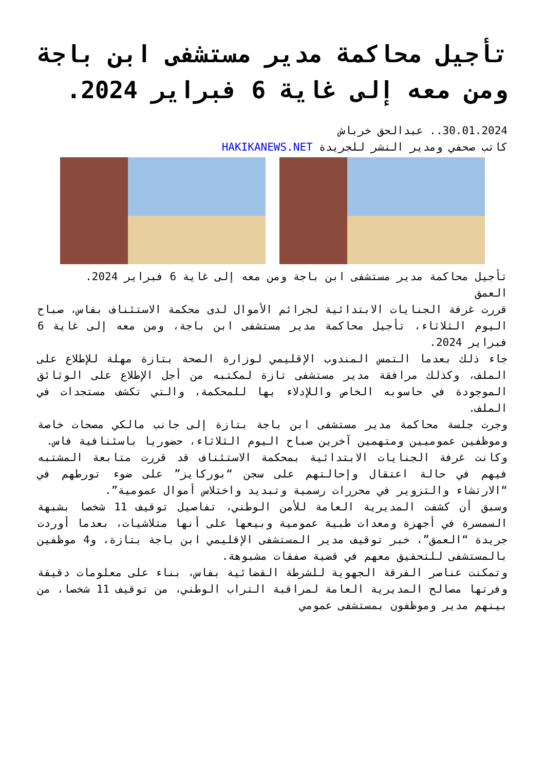تأجيل محاكمة مدير مستشفى ابن باجة ومن معه إلى غاية 6 فبراير 2024.
30.01.2024.. عبدالحق خرباش
كاتب صحفي ومدير النشر للجريدة HAKIKANEWS.NET
تأجيل محاكمة مدير مستشفى ابن باجة ومن معه إلى غاية 6 فبراير 2024.
العمق
قررت غرفة الجنايات الابتدائية لجرائم الأموال لدى محكمة الاستئناف بفاس، صباح اليوم الثلاثاء، تأجيل محاكمة مدير مستشفى ابن باجة، ومن معه إلى غاية 6 فبراير 2024.
جاء ذلك بعدما التمس المندوب الإقليمي لوزارة الصحة بتازة مهلة للإطلاع على الملف، وكذلك مرافقة مدير مستشفى تازة لمكتبه من أجل الإطلاع على الوثائق الموجودة في حاسوبه الخاص واللإدلاء بها للمحكمة، والتي تكشف مستجدات في الملف.
وجرت جلسة محاكمة مدير مستشفى ابن باجة بتازة إلى جانب مالكي مصحات خاصة وموظفين عموميين ومتهمين آخرين صباح اليوم الثلاثاء، حضوريا باسئنافية فاس.
وكانت غرفة الجنايات الابتدائية بمحكمة الاستئناف قد قررت متابعة المشتبه فيهم في حالة اعتقال وإحالتهم على سجن “بوركايز” على ضوء تورطهم في “الارتشاء والتزوير في محررات رسمية وتبديد واختلاس أموال عمومية”.
وسبق أن كشفت المديرية العامة للأمن الوطني، تفاصيل توقيف 11 شخصا بشبهة السمسرة في أجهزة ومعدات طبية عمومية وبيعها على أنها متلاشيات، بعدما أوردت جريدة “العمق”، خبر توقيف مدير المستشفى الإقليمي ابن باجة بتازة، و4 موظفين بالمستشفى للتحقيق معهم في قضية صفقات مشبوهة.
وتمكنت عناصر الفرقة الجهوية للشرطة القضائية بفاس، بناء على معلومات دقيقة وفرتها مصالح المديرية العامة لمراقبة التراب الوطني، من توقيف 11 شخصا، من بينهم مدير وموظفون بمستشفى عمومي